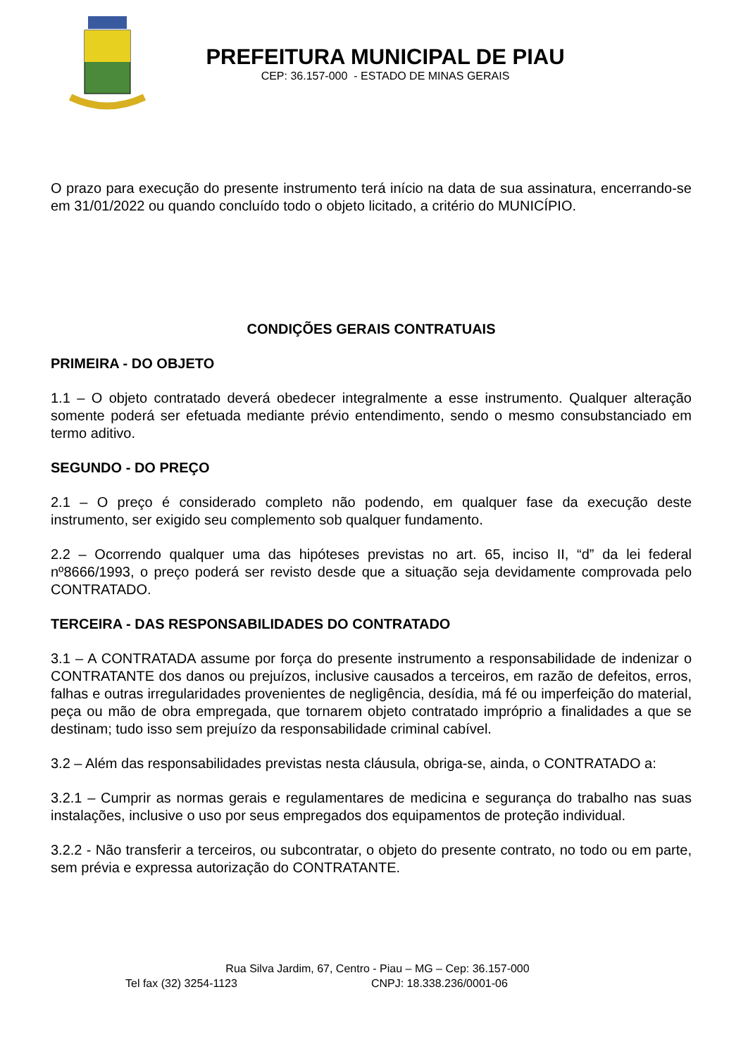PREFEITURA MUNICIPAL DE PIAU
CEP: 36.157-000 - ESTADO DE MINAS GERAIS
O prazo para execução do presente instrumento terá início na data de sua assinatura, encerrando-se em 31/01/2022 ou quando concluído todo o objeto licitado, a critério do MUNICÍPIO.
CONDIÇÕES GERAIS CONTRATUAIS
PRIMEIRA - DO OBJETO
1.1 – O objeto contratado deverá obedecer integralmente a esse instrumento. Qualquer alteração somente poderá ser efetuada mediante prévio entendimento, sendo o mesmo consubstanciado em termo aditivo.
SEGUNDO - DO PREÇO
2.1 – O preço é considerado completo não podendo, em qualquer fase da execução deste instrumento, ser exigido seu complemento sob qualquer fundamento.
2.2 – Ocorrendo qualquer uma das hipóteses previstas no art. 65, inciso II, “d” da lei federal nº8666/1993, o preço poderá ser revisto desde que a situação seja devidamente comprovada pelo CONTRATADO.
TERCEIRA - DAS RESPONSABILIDADES DO CONTRATADO
3.1 – A CONTRATADA assume por força do presente instrumento a responsabilidade de indenizar o CONTRATANTE dos danos ou prejuízos, inclusive causados a terceiros, em razão de defeitos, erros, falhas e outras irregularidades provenientes de negligência, desídia, má fé ou imperfeição do material, peça ou mão de obra empregada, que tornarem objeto contratado impróprio a finalidades a que se destinam; tudo isso sem prejuízo da responsabilidade criminal cabível.
3.2 – Além das responsabilidades previstas nesta cláusula, obriga-se, ainda, o CONTRATADO a:
3.2.1 – Cumprir as normas gerais e regulamentares de medicina e segurança do trabalho nas suas instalações, inclusive o uso por seus empregados dos equipamentos de proteção individual.
3.2.2 - Não transferir a terceiros, ou subcontratar, o objeto do presente contrato, no todo ou em parte, sem prévia e expressa autorização do CONTRATANTE.
Rua Silva Jardim, 67, Centro - Piau – MG – Cep: 36.157-000
Tel fax (32) 3254-1123 CNPJ: 18.338.236/0001-06